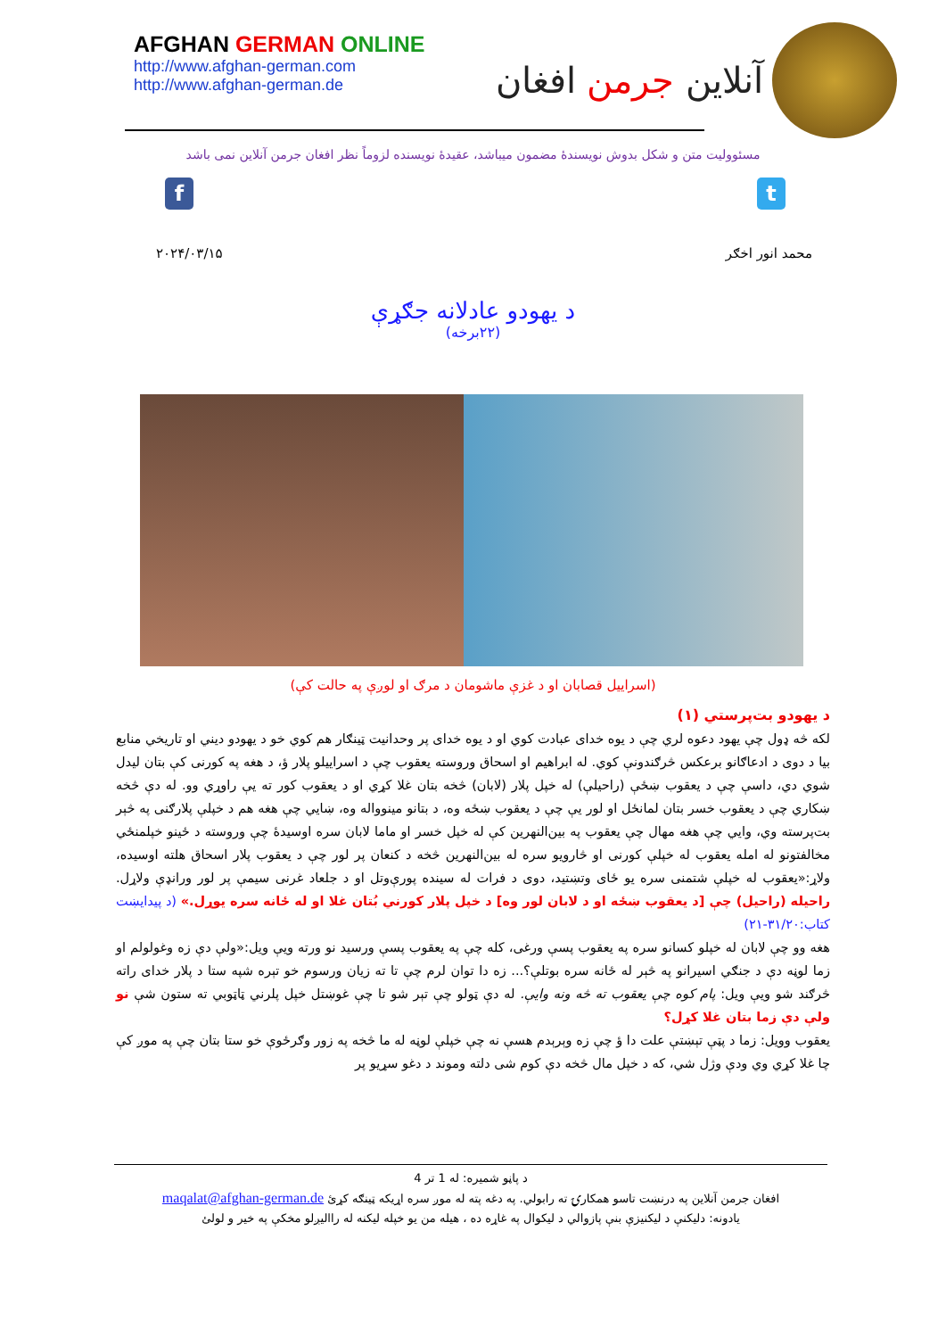AFGHAN GERMAN ONLINE
http://www.afghan-german.com
http://www.afghan-german.de
آنلاین جرمن افغان
مسئوولیت متن و شکل بدوش نویسندۀ مضمون میباشد، عقیدۀ نویسنده لزوماً نظر افغان جرمن آنلاین نمی باشد
f t
محمد انور اخګر ۲۰۲۴/۰۳/۱۵
د یهودو عادلانه جګړې
(۲۲برخه)
(اسراییل قصابان او د غزې ماشومان د مرګ او لوږې په حالت کې)
د یهودو بت‌پرستي (۱)
لکه څه ډول چې یهود دعوه لري چې د یوه خدای عبادت کوي او د یوه خدای پر وحدانیت ټینګار هم کوي خو د یهودو دیني او تاریخي منابع بیا د دوی د ادعاګانو برعکس څرګندونې کوي. له ابراهیم او اسحاق وروسته یعقوب چې د اسراییلو پلار ؤ، د هغه په کورنی کې بتان لیدل شوي دي، داسې چې د یعقوب ښځې (راحیلې) له خپل پلار (لابان) څخه بتان غلا کړي او د یعقوب کور ته یې راوړي وو. له دې څخه ښکاري چې د یعقوب خسر بتان لمانځل او لور یې چې د یعقوب ښځه وه، د بتانو مینوواله وه، ښايي چې هغه هم د خپلې پلارګنی په څېر بت‌پرسته وي، وايي چې هغه مهال چې یعقوب په بین‌النهرین کې له خپل خسر او ماما لابان سره اوسیدۀ چې وروسته د ځینو خپلمنځي مخالفتونو له امله یعقوب له خپلې کورنی او څارویو سره له بین‌النهرین څخه د کنعان پر لور چې د یعقوب پلار اسحاق هلته اوسیده، ولاړ:«یعقوب له خپلې شتمنی سره یو ځای وتښتید، دوی د فرات له سینده پورې‌وتل او د جلعاد غرنی سیمې پر لور ورانډې ولاړل. راحیله (راحیل) چې [د یعقوب ښځه او د لابان لور وه] د خپل پلار کورني بُتان غلا او له ځانه سره یوړل.» (د پیدایښت کتاب:۳۱/۲۰-۲۱)
هغه وو چې لابان له خپلو کسانو سره په یعقوب پسې ورغی، کله چې په یعقوب پسې ورسید نو ورته ویې ویل:«ولې دې زه وغولولم او زما لوڼه دې د جنګي اسیرانو په څېر له ځانه سره بوتلې؟... زه دا توان لرم چې تا ته زیان ورسوم خو تېره شپه ستا د پلار خدای راته څرګند شو ویې ویل: پام کوه چې یعقوب ته څه ونه وایې. له دې ټولو چې تېر شو تا چې غوښتل خپل پلرني ټاټوبي ته ستون شې نو ولې دې زما بتان غلا کړل؟
یعقوب وویل: زما د پټې تېښتې علت دا ؤ چې زه وېرېدم هسې نه چې خپلې لوڼه له ما څخه په زور وګرځوې خو ستا بتان چې په موږ کې چا غلا کړي وي ودې وژل شي، که د خپل مال څخه دې کوم شی دلته وموند د دغو سړیو پر
د پاڼو شمیره: له 1 تر 4
افغان جرمن آنلاین په درنښت تاسو همکارۍ ته رابولي. په دغه پته له موږ سره اړیکه ټینګه کړئ maqalat@afghan-german.de
یادونه: دلیکنې د لیکنیزې بنې پازوالي د لیکوال په غاړه ده ، هیله من یو خپله لیکنه له راالیږلو مخکې په خیر و لولئ